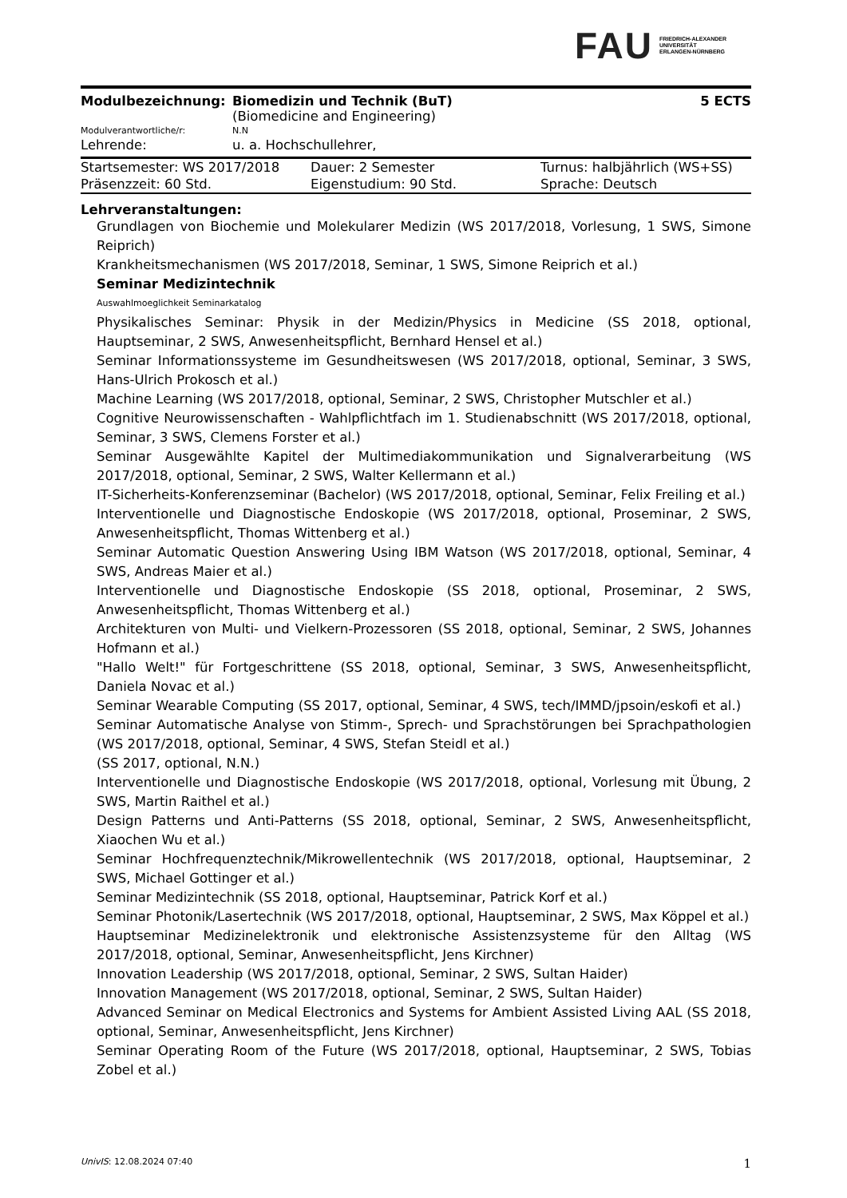FAU FRIEDRICH-ALEXANDER
UNIVERSITÄT
ERLANGEN-NÜRNBERG
| Modulbezeichnung: | Biomedizin und Technik (BuT) (Biomedicine and Engineering) | 5 ECTS |
| Modulverantwortliche/r: | N.N | |
| Lehrende: | u. a. Hochschullehrer, | |
| Startsemester: WS 2017/2018 | Dauer: 2 Semester | Turnus: halbjährlich (WS+SS) |
| Präsenzzeit: 60 Std. | Eigenstudium: 90 Std. | Sprache: Deutsch |
Lehrveranstaltungen:
Grundlagen von Biochemie und Molekularer Medizin (WS 2017/2018, Vorlesung, 1 SWS, Simone Reiprich)
Krankheitsmechanismen (WS 2017/2018, Seminar, 1 SWS, Simone Reiprich et al.)
Seminar Medizintechnik
Auswahlmoeglichkeit Seminarkatalog
Physikalisches Seminar: Physik in der Medizin/Physics in Medicine (SS 2018, optional, Hauptseminar, 2 SWS, Anwesenheitspflicht, Bernhard Hensel et al.)
Seminar Informationssysteme im Gesundheitswesen (WS 2017/2018, optional, Seminar, 3 SWS, Hans-Ulrich Prokosch et al.)
Machine Learning (WS 2017/2018, optional, Seminar, 2 SWS, Christopher Mutschler et al.)
Cognitive Neurowissenschaften - Wahlpflichtfach im 1. Studienabschnitt (WS 2017/2018, optional, Seminar, 3 SWS, Clemens Forster et al.)
Seminar Ausgewählte Kapitel der Multimediakommunikation und Signalverarbeitung (WS 2017/2018, optional, Seminar, 2 SWS, Walter Kellermann et al.)
IT-Sicherheits-Konferenzseminar (Bachelor) (WS 2017/2018, optional, Seminar, Felix Freiling et al.)
Interventionelle und Diagnostische Endoskopie (WS 2017/2018, optional, Proseminar, 2 SWS, Anwesenheitspflicht, Thomas Wittenberg et al.)
Seminar Automatic Question Answering Using IBM Watson (WS 2017/2018, optional, Seminar, 4 SWS, Andreas Maier et al.)
Interventionelle und Diagnostische Endoskopie (SS 2018, optional, Proseminar, 2 SWS, Anwesenheitspflicht, Thomas Wittenberg et al.)
Architekturen von Multi- und Vielkern-Prozessoren (SS 2018, optional, Seminar, 2 SWS, Johannes Hofmann et al.)
"Hallo Welt!" für Fortgeschrittene (SS 2018, optional, Seminar, 3 SWS, Anwesenheitspflicht, Daniela Novac et al.)
Seminar Wearable Computing (SS 2017, optional, Seminar, 4 SWS, tech/IMMD/jpsoin/eskofi et al.)
Seminar Automatische Analyse von Stimm-, Sprech- und Sprachstörungen bei Sprachpathologien (WS 2017/2018, optional, Seminar, 4 SWS, Stefan Steidl et al.)
(SS 2017, optional, N.N.)
Interventionelle und Diagnostische Endoskopie (WS 2017/2018, optional, Vorlesung mit Übung, 2 SWS, Martin Raithel et al.)
Design Patterns und Anti-Patterns (SS 2018, optional, Seminar, 2 SWS, Anwesenheitspflicht, Xiaochen Wu et al.)
Seminar Hochfrequenztechnik/Mikrowellentechnik (WS 2017/2018, optional, Hauptseminar, 2 SWS, Michael Gottinger et al.)
Seminar Medizintechnik (SS 2018, optional, Hauptseminar, Patrick Korf et al.)
Seminar Photonik/Lasertechnik (WS 2017/2018, optional, Hauptseminar, 2 SWS, Max Köppel et al.)
Hauptseminar Medizinelektronik und elektronische Assistenzsysteme für den Alltag (WS 2017/2018, optional, Seminar, Anwesenheitspflicht, Jens Kirchner)
Innovation Leadership (WS 2017/2018, optional, Seminar, 2 SWS, Sultan Haider)
Innovation Management (WS 2017/2018, optional, Seminar, 2 SWS, Sultan Haider)
Advanced Seminar on Medical Electronics and Systems for Ambient Assisted Living AAL (SS 2018, optional, Seminar, Anwesenheitspflicht, Jens Kirchner)
Seminar Operating Room of the Future (WS 2017/2018, optional, Hauptseminar, 2 SWS, Tobias Zobel et al.)
UnivIS: 12.08.2024 07:40 1